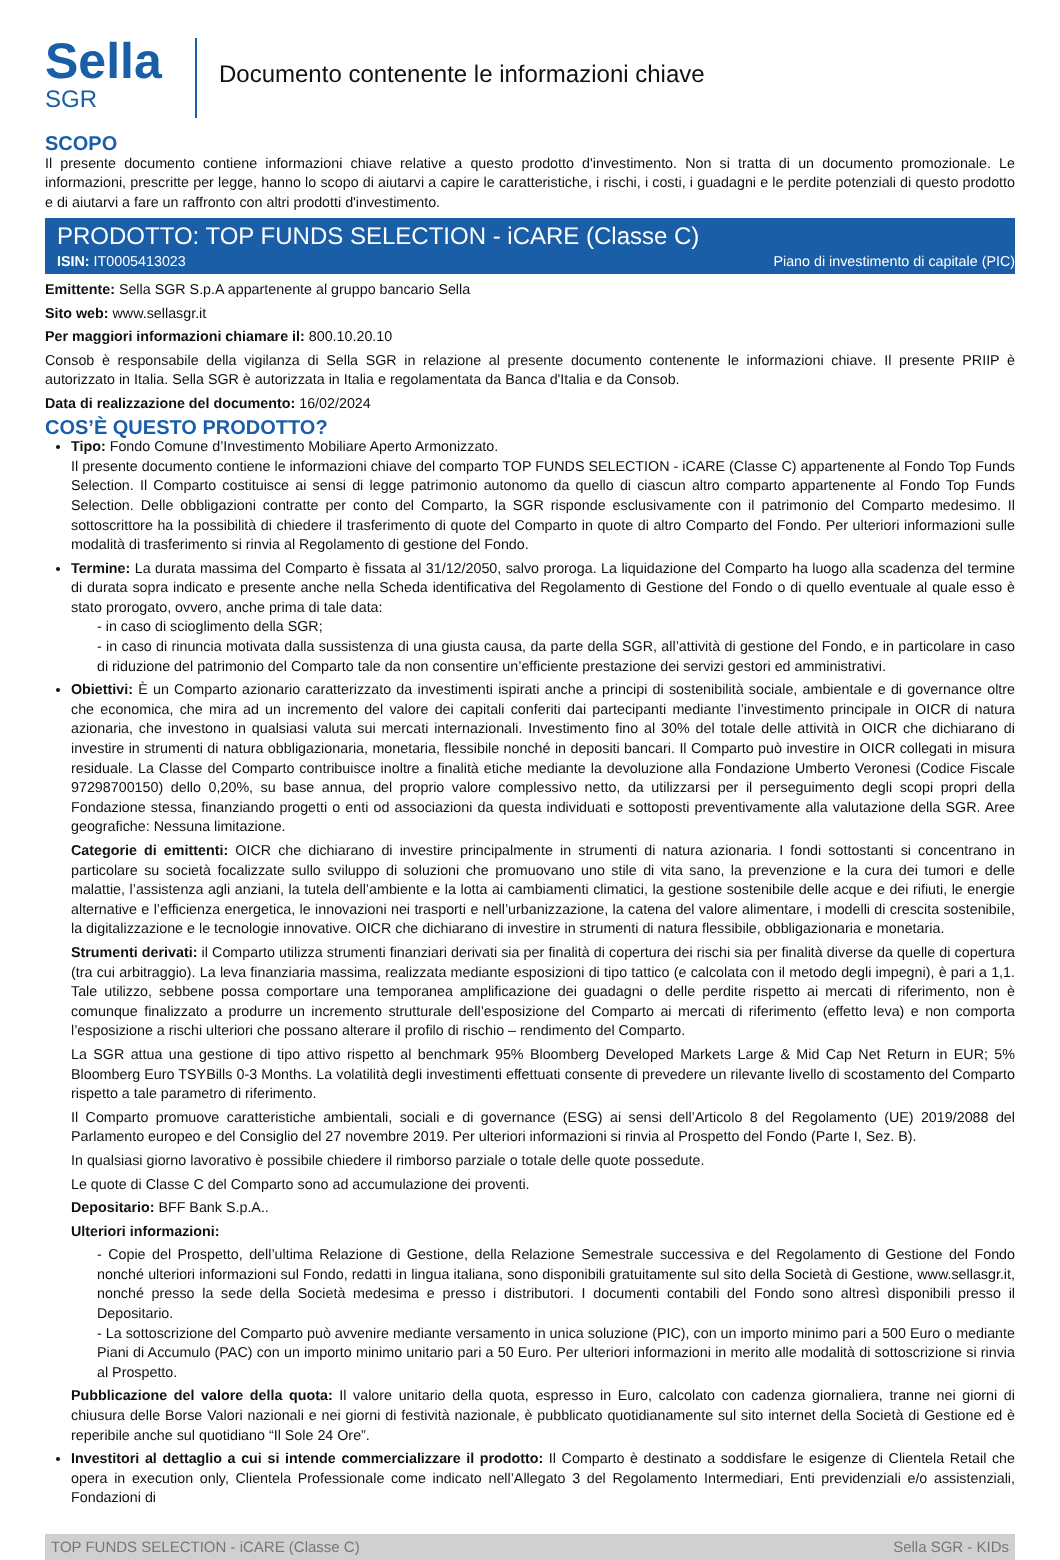Sella
SGR
Documento contenente le informazioni chiave
SCOPO
Il presente documento contiene informazioni chiave relative a questo prodotto d'investimento. Non si tratta di un documento promozionale. Le informazioni, prescritte per legge, hanno lo scopo di aiutarvi a capire le caratteristiche, i rischi, i costi, i guadagni e le perdite potenziali di questo prodotto e di aiutarvi a fare un raffronto con altri prodotti d'investimento.
PRODOTTO: TOP FUNDS SELECTION - iCARE (Classe C)
ISIN: IT0005413023 Piano di investimento di capitale (PIC)
Emittente: Sella SGR S.p.A appartenente al gruppo bancario Sella
Sito web: www.sellasgr.it
Per maggiori informazioni chiamare il: 800.10.20.10
Consob è responsabile della vigilanza di Sella SGR in relazione al presente documento contenente le informazioni chiave. Il presente PRIIP è autorizzato in Italia. Sella SGR è autorizzata in Italia e regolamentata da Banca d'Italia e da Consob.
Data di realizzazione del documento: 16/02/2024
COS’È QUESTO PRODOTTO?
Tipo: Fondo Comune d’Investimento Mobiliare Aperto Armonizzato.
Il presente documento contiene le informazioni chiave del comparto TOP FUNDS SELECTION - iCARE (Classe C) appartenente al Fondo Top Funds Selection. Il Comparto costituisce ai sensi di legge patrimonio autonomo da quello di ciascun altro comparto appartenente al Fondo Top Funds Selection. Delle obbligazioni contratte per conto del Comparto, la SGR risponde esclusivamente con il patrimonio del Comparto medesimo. Il sottoscrittore ha la possibilità di chiedere il trasferimento di quote del Comparto in quote di altro Comparto del Fondo. Per ulteriori informazioni sulle modalità di trasferimento si rinvia al Regolamento di gestione del Fondo.
Termine: La durata massima del Comparto è fissata al 31/12/2050, salvo proroga. La liquidazione del Comparto ha luogo alla scadenza del termine di durata sopra indicato e presente anche nella Scheda identificativa del Regolamento di Gestione del Fondo o di quello eventuale al quale esso è stato prorogato, ovvero, anche prima di tale data:
- in caso di scioglimento della SGR;
- in caso di rinuncia motivata dalla sussistenza di una giusta causa, da parte della SGR, all’attività di gestione del Fondo, e in particolare in caso di riduzione del patrimonio del Comparto tale da non consentire un’efficiente prestazione dei servizi gestori ed amministrativi.
Obiettivi: È un Comparto azionario caratterizzato da investimenti ispirati anche a principi di sostenibilità sociale, ambientale e di governance oltre che economica, che mira ad un incremento del valore dei capitali conferiti dai partecipanti mediante l’investimento principale in OICR di natura azionaria, che investono in qualsiasi valuta sui mercati internazionali. Investimento fino al 30% del totale delle attività in OICR che dichiarano di investire in strumenti di natura obbligazionaria, monetaria, flessibile nonché in depositi bancari. Il Comparto può investire in OICR collegati in misura residuale. La Classe del Comparto contribuisce inoltre a finalità etiche mediante la devoluzione alla Fondazione Umberto Veronesi (Codice Fiscale 97298700150) dello 0,20%, su base annua, del proprio valore complessivo netto, da utilizzarsi per il perseguimento degli scopi propri della Fondazione stessa, finanziando progetti o enti od associazioni da questa individuati e sottoposti preventivamente alla valutazione della SGR. Aree geografiche: Nessuna limitazione.
Categorie di emittenti: OICR che dichiarano di investire principalmente in strumenti di natura azionaria. I fondi sottostanti si concentrano in particolare su società focalizzate sullo sviluppo di soluzioni che promuovano uno stile di vita sano, la prevenzione e la cura dei tumori e delle malattie, l’assistenza agli anziani, la tutela dell’ambiente e la lotta ai cambiamenti climatici, la gestione sostenibile delle acque e dei rifiuti, le energie alternative e l’efficienza energetica, le innovazioni nei trasporti e nell’urbanizzazione, la catena del valore alimentare, i modelli di crescita sostenibile, la digitalizzazione e le tecnologie innovative. OICR che dichiarano di investire in strumenti di natura flessibile, obbligazionaria e monetaria.
Strumenti derivati: il Comparto utilizza strumenti finanziari derivati sia per finalità di copertura dei rischi sia per finalità diverse da quelle di copertura (tra cui arbitraggio). La leva finanziaria massima, realizzata mediante esposizioni di tipo tattico (e calcolata con il metodo degli impegni), è pari a 1,1. Tale utilizzo, sebbene possa comportare una temporanea amplificazione dei guadagni o delle perdite rispetto ai mercati di riferimento, non è comunque finalizzato a produrre un incremento strutturale dell’esposizione del Comparto ai mercati di riferimento (effetto leva) e non comporta l’esposizione a rischi ulteriori che possano alterare il profilo di rischio – rendimento del Comparto.
La SGR attua una gestione di tipo attivo rispetto al benchmark 95% Bloomberg Developed Markets Large & Mid Cap Net Return in EUR; 5% Bloomberg Euro TSYBills 0-3 Months. La volatilità degli investimenti effettuati consente di prevedere un rilevante livello di scostamento del Comparto rispetto a tale parametro di riferimento.
Il Comparto promuove caratteristiche ambientali, sociali e di governance (ESG) ai sensi dell’Articolo 8 del Regolamento (UE) 2019/2088 del Parlamento europeo e del Consiglio del 27 novembre 2019. Per ulteriori informazioni si rinvia al Prospetto del Fondo (Parte I, Sez. B).
In qualsiasi giorno lavorativo è possibile chiedere il rimborso parziale o totale delle quote possedute.
Le quote di Classe C del Comparto sono ad accumulazione dei proventi.
Depositario: BFF Bank S.p.A..
Ulteriori informazioni:
- Copie del Prospetto, dell’ultima Relazione di Gestione, della Relazione Semestrale successiva e del Regolamento di Gestione del Fondo nonché ulteriori informazioni sul Fondo, redatti in lingua italiana, sono disponibili gratuitamente sul sito della Società di Gestione, www.sellasgr.it, nonché presso la sede della Società medesima e presso i distributori. I documenti contabili del Fondo sono altresì disponibili presso il Depositario.
- La sottoscrizione del Comparto può avvenire mediante versamento in unica soluzione (PIC), con un importo minimo pari a 500 Euro o mediante Piani di Accumulo (PAC) con un importo minimo unitario pari a 50 Euro. Per ulteriori informazioni in merito alle modalità di sottoscrizione si rinvia al Prospetto.
Pubblicazione del valore della quota: Il valore unitario della quota, espresso in Euro, calcolato con cadenza giornaliera, tranne nei giorni di chiusura delle Borse Valori nazionali e nei giorni di festività nazionale, è pubblicato quotidianamente sul sito internet della Società di Gestione ed è reperibile anche sul quotidiano “Il Sole 24 Ore”.
Investitori al dettaglio a cui si intende commercializzare il prodotto: Il Comparto è destinato a soddisfare le esigenze di Clientela Retail che opera in execution only, Clientela Professionale come indicato nell’Allegato 3 del Regolamento Intermediari, Enti previdenziali e/o assistenziali, Fondazioni di
TOP FUNDS SELECTION - iCARE (Classe C) Sella SGR - KIDs